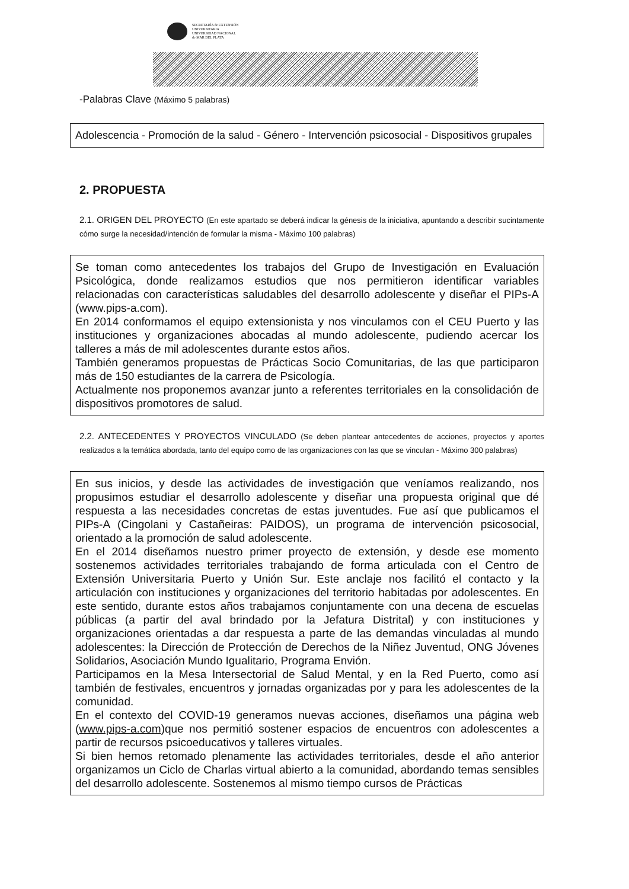SECRETARÍA de EXTENSIÓN
UNIVERSITARIA
UNIVERSIDAD NACIONAL
de MAR DEL PLATA
-Palabras Clave (Máximo 5 palabras)
Adolescencia - Promoción de la salud - Género - Intervención psicosocial - Dispositivos grupales
2. PROPUESTA
2.1. ORIGEN DEL PROYECTO (En este apartado se deberá indicar la génesis de la iniciativa, apuntando a describir sucintamente cómo surge la necesidad/intención de formular la misma - Máximo 100 palabras)
Se toman como antecedentes los trabajos del Grupo de Investigación en Evaluación Psicológica, donde realizamos estudios que nos permitieron identificar variables relacionadas con características saludables del desarrollo adolescente y diseñar el PIPs-A (www.pips-a.com).
En 2014 conformamos el equipo extensionista y nos vinculamos con el CEU Puerto y las instituciones y organizaciones abocadas al mundo adolescente, pudiendo acercar los talleres a más de mil adolescentes durante estos años.
También generamos propuestas de Prácticas Socio Comunitarias, de las que participaron más de 150 estudiantes de la carrera de Psicología.
Actualmente nos proponemos avanzar junto a referentes territoriales en la consolidación de dispositivos promotores de salud.
2.2. ANTECEDENTES Y PROYECTOS VINCULADO (Se deben plantear antecedentes de acciones, proyectos y aportes realizados a la temática abordada, tanto del equipo como de las organizaciones con las que se vinculan - Máximo 300 palabras)
En sus inicios, y desde las actividades de investigación que veníamos realizando, nos propusimos estudiar el desarrollo adolescente y diseñar una propuesta original que dé respuesta a las necesidades concretas de estas juventudes. Fue así que publicamos el PIPs-A (Cingolani y Castañeiras: PAIDOS), un programa de intervención psicosocial, orientado a la promoción de salud adolescente.
En el 2014 diseñamos nuestro primer proyecto de extensión, y desde ese momento sostenemos actividades territoriales trabajando de forma articulada con el Centro de Extensión Universitaria Puerto y Unión Sur. Este anclaje nos facilitó el contacto y la articulación con instituciones y organizaciones del territorio habitadas por adolescentes. En este sentido, durante estos años trabajamos conjuntamente con una decena de escuelas públicas (a partir del aval brindado por la Jefatura Distrital) y con instituciones y organizaciones orientadas a dar respuesta a parte de las demandas vinculadas al mundo adolescentes: la Dirección de Protección de Derechos de la Niñez Juventud, ONG Jóvenes Solidarios, Asociación Mundo Igualitario, Programa Envión.
Participamos en la Mesa Intersectorial de Salud Mental, y en la Red Puerto, como así también de festivales, encuentros y jornadas organizadas por y para les adolescentes de la comunidad.
En el contexto del COVID-19 generamos nuevas acciones, diseñamos una página web (www.pips-a.com)que nos permitió sostener espacios de encuentros con adolescentes a partir de recursos psicoeducativos y talleres virtuales.
Si bien hemos retomado plenamente las actividades territoriales, desde el año anterior organizamos un Ciclo de Charlas virtual abierto a la comunidad, abordando temas sensibles del desarrollo adolescente. Sostenemos al mismo tiempo cursos de Prácticas